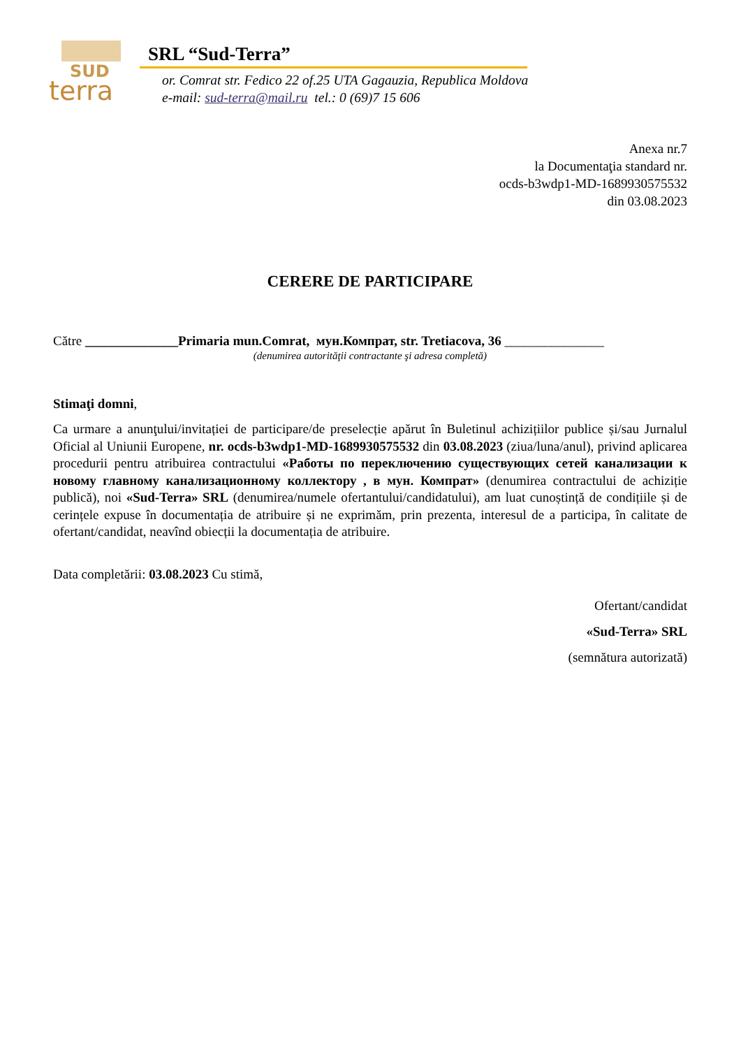SUD
terra
SRL “Sud-Terra”
or. Comrat str. Fedico 22 of.25 UTA Gagauzia, Republica Moldova
e-mail: sud-terra@mail.ru tel.: 0 (69)7 15 606
Anexa nr.7
la Documentaţia standard nr.
ocds-b3wdp1-MD-1689930575532
din 03.08.2023
CERERE DE PARTICIPARE
Către ______________Primaria mun.Comrat, мун.Компрат, str. Tretiacova, 36 _______________
(denumirea autorităţii contractante şi adresa completă)
Stimaţi domni,
Ca urmare a anunţului/invitației de participare/de preselecție apărut în Buletinul achizițiilor publice și/sau Jurnalul Oficial al Uniunii Europene, nr. ocds-b3wdp1-MD-1689930575532 din 03.08.2023 (ziua/luna/anul), privind aplicarea procedurii pentru atribuirea contractului «Работы по переключению существующих сетей канализации к новому главному канализационному коллектору , в мун. Компрат» (denumirea contractului de achiziție publică), noi «Sud-Terra» SRL (denumirea/numele ofertantului/candidatului), am luat cunoștință de condițiile și de cerințele expuse în documentația de atribuire și ne exprimăm, prin prezenta, interesul de a participa, în calitate de ofertant/candidat, neavînd obiecții la documentația de atribuire.
Data completării: 03.08.2023 Cu stimă,
Ofertant/candidat
«Sud-Terra» SRL
(semnătura autorizată)